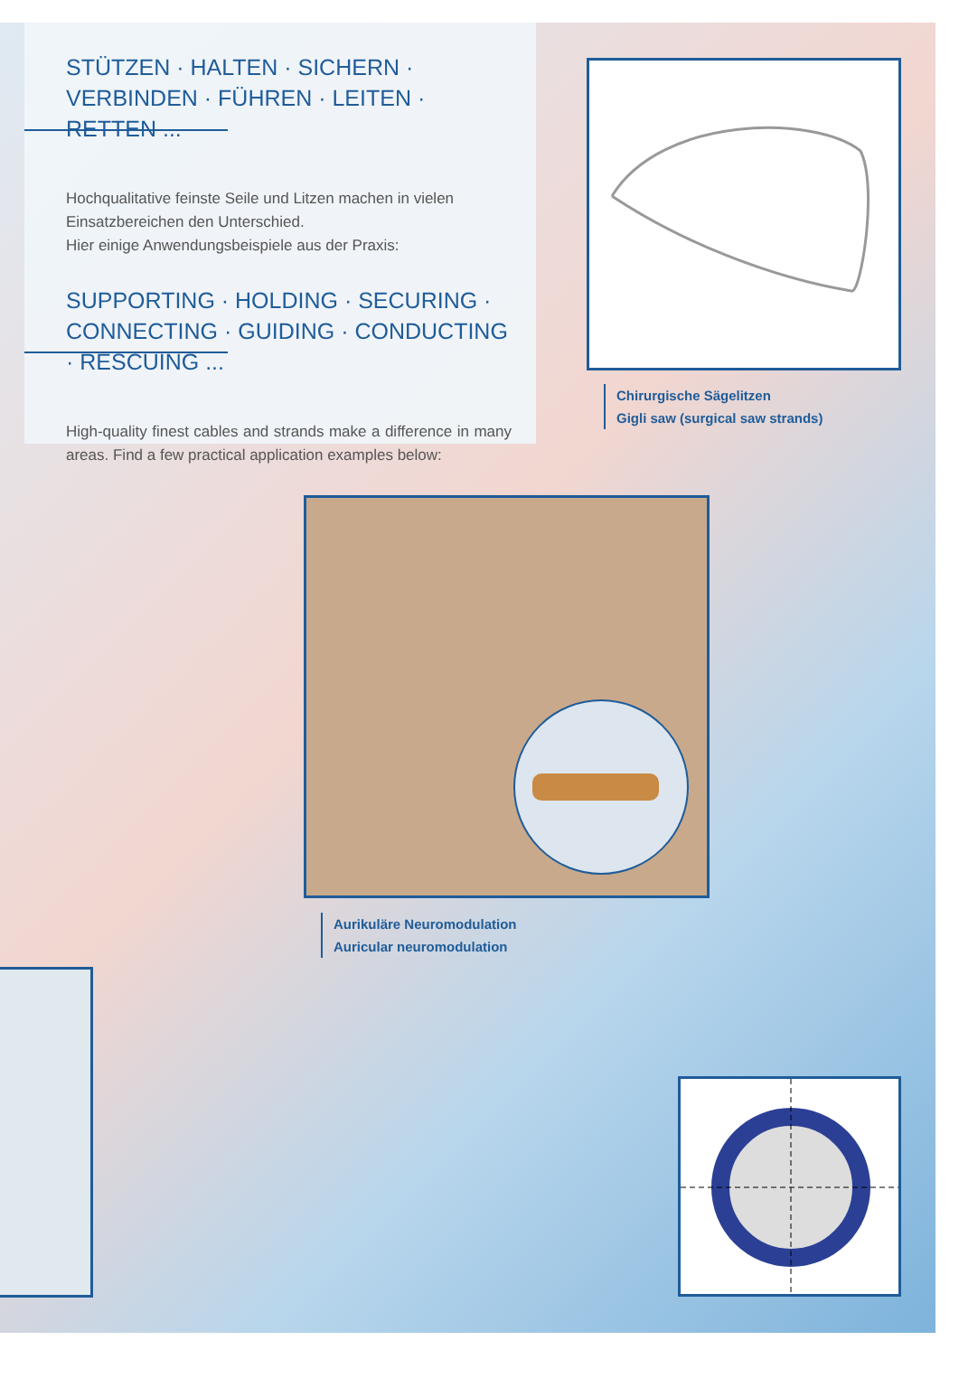STÜTZEN · HALTEN · SICHERN · VERBINDEN · FÜHREN · LEITEN · RETTEN ...
Hochqualitative feinste Seile und Litzen machen in vielen Einsatzbereichen den Unterschied.
Hier einige Anwendungsbeispiele aus der Praxis:
SUPPORTING · HOLDING · SECURING · CONNECTING · GUIDING · CONDUCTING · RESCUING ...
High-quality finest cables and strands make a difference in many areas. Find a few practical application examples below:
Chirurgische Sägelitzen
Gigli saw (surgical saw strands)
Aurikuläre Neuromodulation
Auricular neuromodulation